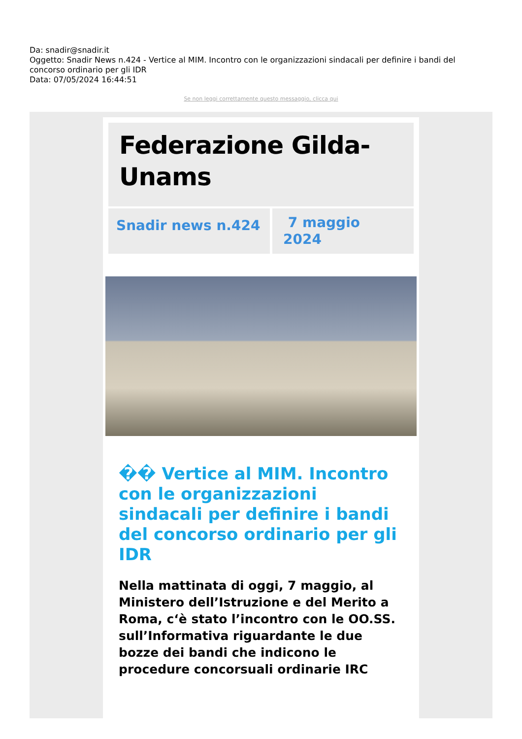Da: snadir@snadir.it
Oggetto: Snadir News n.424 - Vertice al MIM. Incontro con le organizzazioni sindacali per definire i bandi del concorso ordinario per gli IDR
Data: 07/05/2024 16:44:51
Se non leggi correttamente questo messaggio, clicca qui
Federazione Gilda-Unams
Snadir news n.424
7 maggio 2024
�� Vertice al MIM. Incontro con le organizzazioni sindacali per definire i bandi del concorso ordinario per gli IDR
Nella mattinata di oggi, 7 maggio, al Ministero dell’Istruzione e del Merito a Roma, c‘è stato l’incontro con le OO.SS. sull’Informativa riguardante le due bozze dei bandi che indicono le procedure concorsuali ordinarie IRC